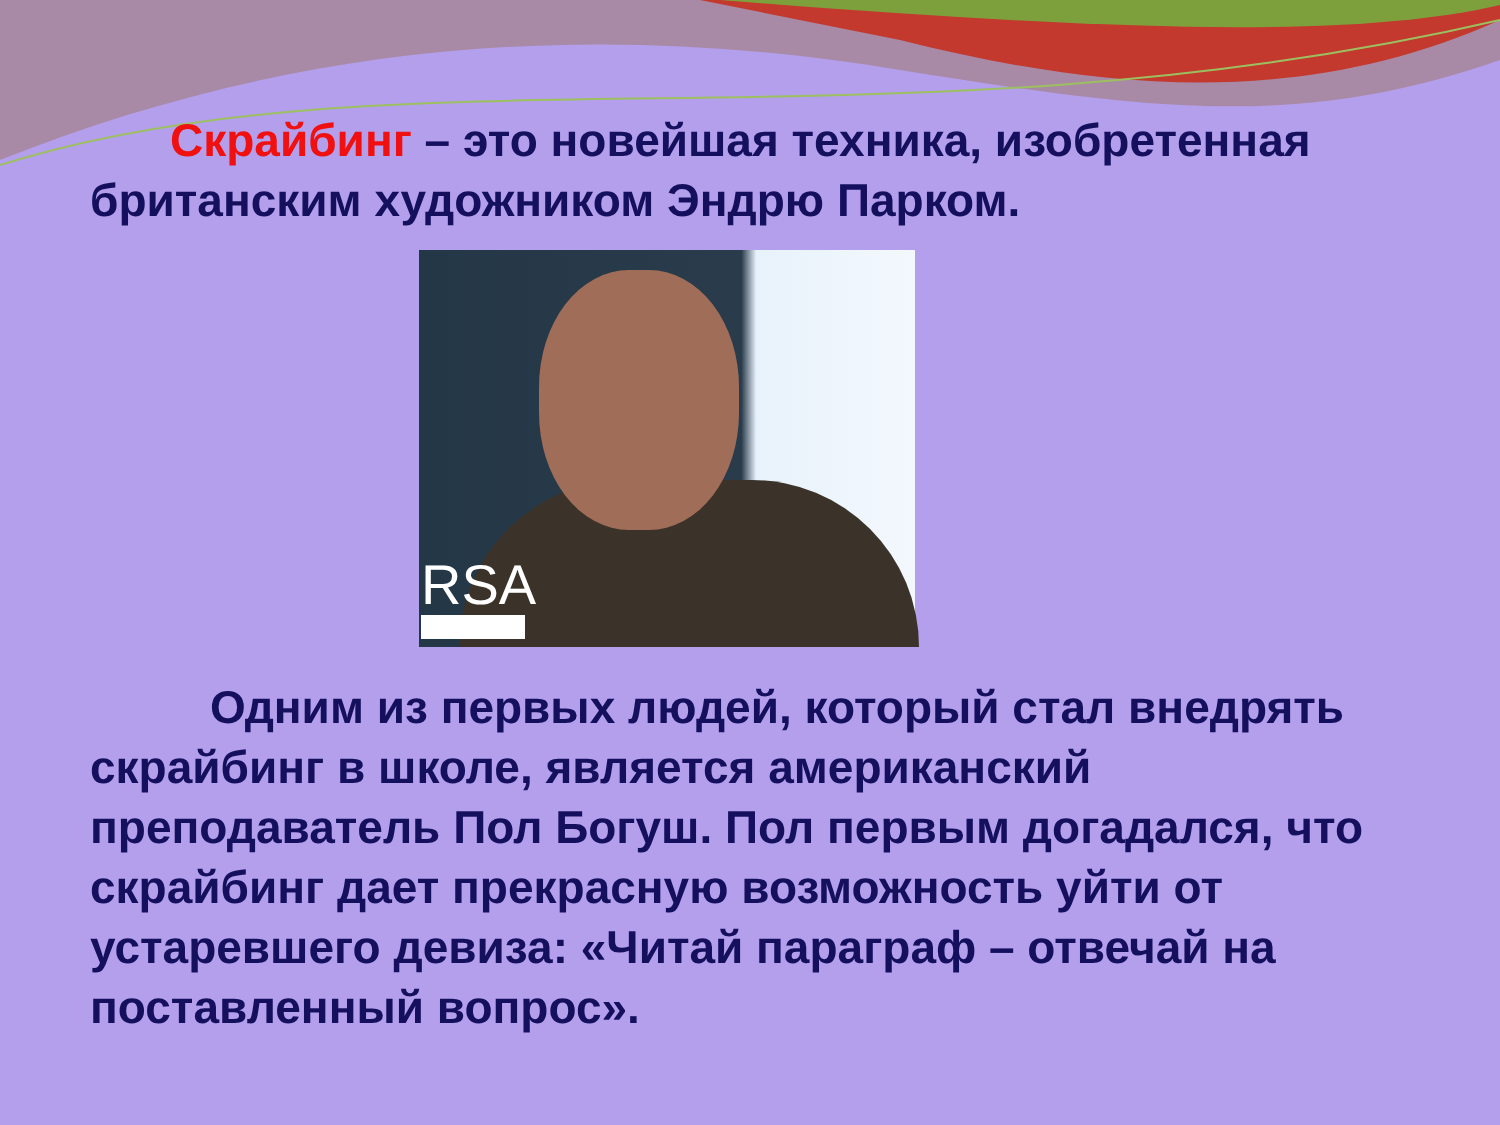Скрайбинг – это новейшая техника, изобретенная британским художником Эндрю Парком.
RSA
Одним из первых людей, который стал внедрять скрайбинг в школе, является американский преподаватель Пол Богуш. Пол первым догадался, что скрайбинг дает прекрасную возможность уйти от устаревшего девиза: «Читай параграф – отвечай на поставленный вопрос».